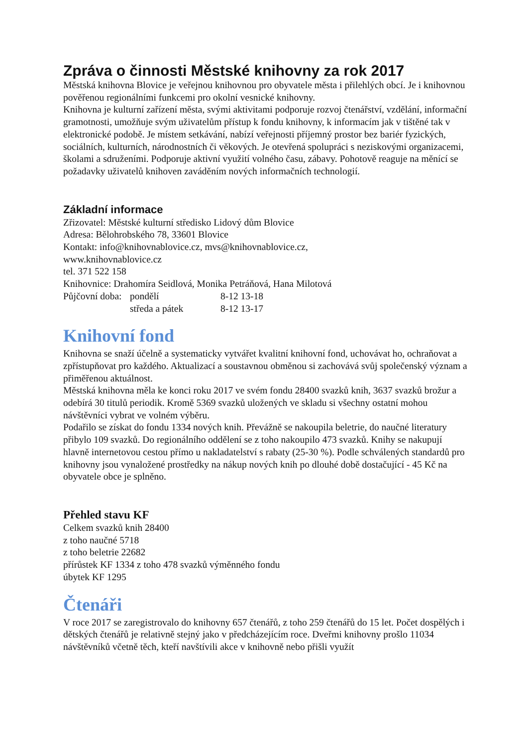Zpráva o činnosti Městské knihovny za rok 2017
Městská knihovna Blovice je veřejnou knihovnou pro obyvatele města i přilehlých obcí. Je i knihovnou pověřenou regionálními funkcemi pro okolní vesnické knihovny.
Knihovna je kulturní zařízení města, svými aktivitami podporuje rozvoj čtenářství, vzdělání, informační gramotnosti, umožňuje svým uživatelům přístup k fondu knihovny, k informacím jak v tištěné tak v elektronické podobě. Je místem setkávání, nabízí veřejnosti příjemný prostor bez bariér fyzických, sociálních, kulturních, národnostních či věkových. Je otevřená spolupráci s neziskovými organizacemi, školami a sdruženími. Podporuje aktivní využití volného času, zábavy. Pohotově reaguje na měnící se požadavky uživatelů knihoven zaváděním nových informačních technologií.
Základní informace
Zřizovatel: Městské kulturní středisko Lidový dům Blovice
Adresa: Bělohrobského 78, 33601 Blovice
Kontakt: info@knihovnablovice.cz, mvs@knihovnablovice.cz,
www.knihovnablovice.cz
tel. 371 522 158
Knihovnice: Drahomíra Seidlová, Monika Petráňová, Hana Milotová
| Půjčovní doba: | pondělí | 8-12 13-18 |
| | středa a pátek | 8-12 13-17 |
Knihovní fond
Knihovna se snaží účelně a systematicky vytvářet kvalitní knihovní fond, uchovávat ho, ochraňovat a zpřístupňovat pro každého. Aktualizací a soustavnou obměnou si zachovává svůj společenský význam a přiměřenou aktuálnost.
Městská knihovna měla ke konci roku 2017 ve svém fondu 28400 svazků knih, 3637 svazků brožur a odebírá 30 titulů periodik. Kromě 5369 svazků uložených ve skladu si všechny ostatní mohou návštěvníci vybrat ve volném výběru.
Podařilo se získat do fondu 1334 nových knih. Převážně se nakoupila beletrie, do naučné literatury přibylo 109 svazků. Do regionálního oddělení se z toho nakoupilo 473 svazků. Knihy se nakupují hlavně internetovou cestou přímo u nakladatelství s rabaty (25-30 %). Podle schválených standardů pro knihovny jsou vynaložené prostředky na nákup nových knih po dlouhé době dostačující - 45 Kč na obyvatele obce je splněno.
Přehled stavu KF
Celkem svazků knih 28400
z toho naučné 5718
z toho beletrie 22682
přírůstek KF 1334 z toho 478 svazků výměnného fondu
úbytek KF 1295
Čtenáři
V roce 2017 se zaregistrovalo do knihovny 657 čtenářů, z toho 259 čtenářů do 15 let. Počet dospělých i dětských čtenářů je relativně stejný jako v předcházejícím roce. Dveřmi knihovny prošlo 11034 návštěvníků včetně těch, kteří navštívili akce v knihovně nebo přišli využít